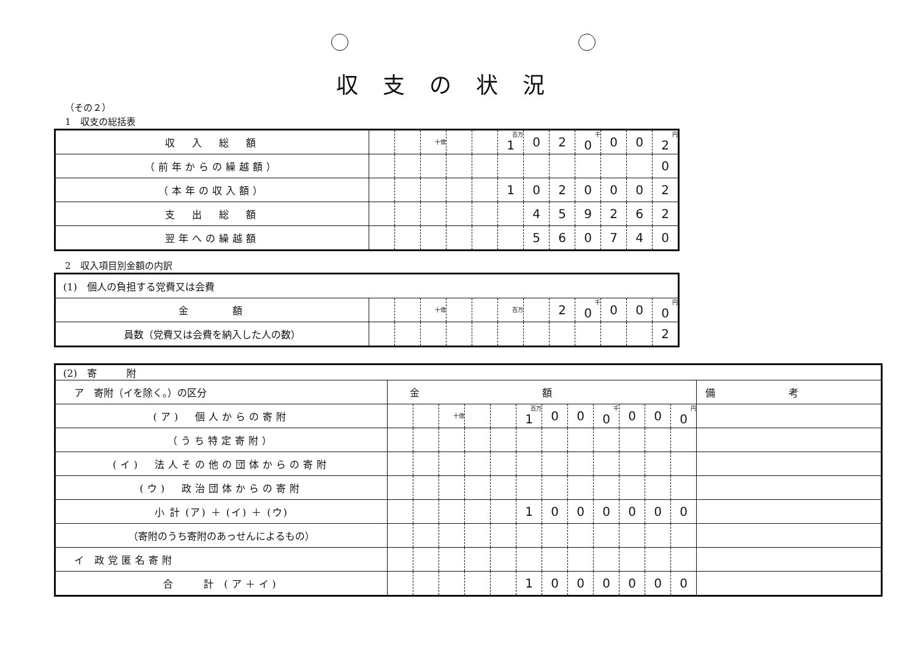収支の状況
（その２）
1　収支の総括表
| 収 入 総 額 | | | 十億 | | | 百万 1 | 0 | 2 | 千 0 | 0 | 0 | 円 2 |
| （前年からの繰越額） | | | | | | | | | | | | 0 |
| （本年の収入額） | | | | | | 1 | 0 | 2 | 0 | 0 | 0 | 2 |
| 支 出 総 額 | | | | | | | 4 | 5 | 9 | 2 | 6 | 2 |
| 翌年への繰越額 | | | | | | | 5 | 6 | 0 | 7 | 4 | 0 |
2　収入項目別金額の内訳
| (1) 個人の負担する党費又は会費 | | | | | | | | | | | | |
| 金 額 | | | 十億 | | | 百万 | | 2 | 千 0 | 0 | 0 | 円 0 |
| 員数（党費又は会費を納入した人の数） | | | | | | | | | | | | 2 |
| (2) 寄 附 | | | | | | | | | | | | | |
| ア 寄附（イを除く。）の区分 | 金額 | | | | | | | | | | | | 備考 |
| (ア) 個人からの寄附 | | | 十億 | | | 百万 1 | 0 | 0 | 千 0 | 0 | 0 | 円 0 | |
| （うち特定寄附） | | | | | | | | | | | | | |
| (イ) 法人その他の団体からの寄附 | | | | | | | | | | | | | |
| (ウ) 政治団体からの寄附 | | | | | | | | | | | | | |
| 小 計 (ア) ＋ (イ) ＋ (ウ) | | | | | | 1 | 0 | 0 | 0 | 0 | 0 | 0 | |
| （寄附のうち寄附のあっせんによるもの） | | | | | | | | | | | | | |
| イ 政党匿名寄附 | | | | | | | | | | | | | |
| 合 計 (ア＋イ) | | | | | | 1 | 0 | 0 | 0 | 0 | 0 | 0 | |